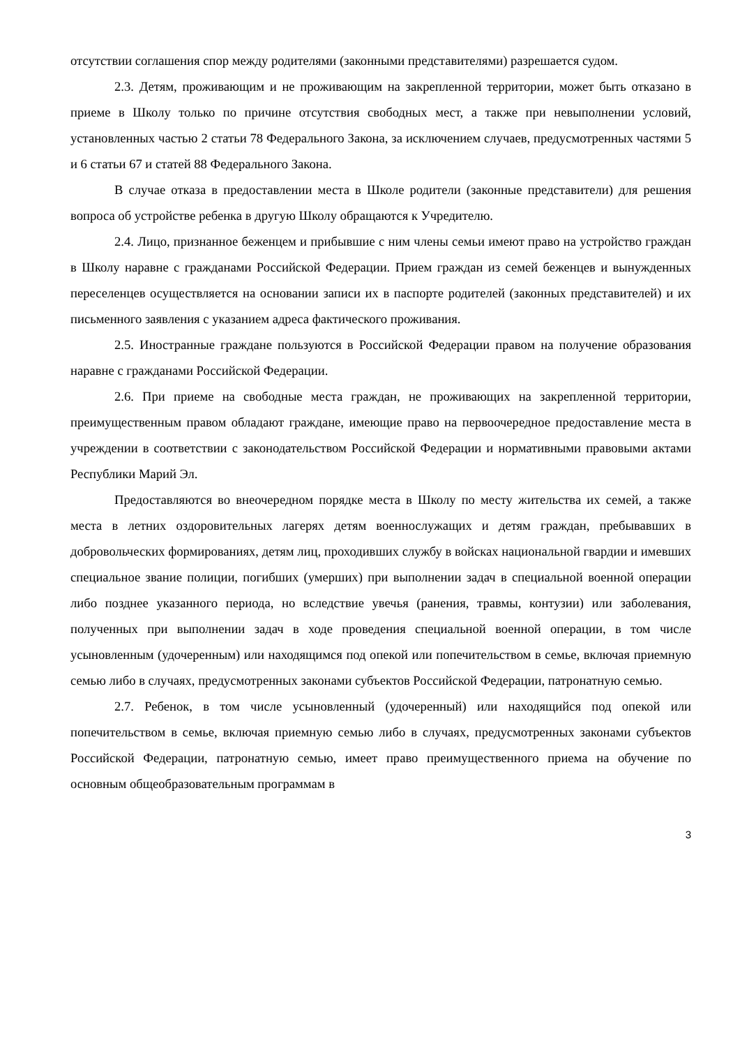отсутствии соглашения спор между родителями (законными представителями) разрешается судом.
2.3. Детям, проживающим и не проживающим на закрепленной территории, может быть отказано в приеме в Школу только по причине отсутствия свободных мест, а также при невыполнении условий, установленных частью 2 статьи 78 Федерального Закона, за исключением случаев, предусмотренных частями 5 и 6 статьи 67 и статей 88 Федерального Закона.
В случае отказа в предоставлении места в Школе родители (законные представители) для решения вопроса об устройстве ребенка в другую Школу обращаются к Учредителю.
2.4. Лицо, признанное беженцем и прибывшие с ним члены семьи имеют право на устройство граждан в Школу наравне с гражданами Российской Федерации. Прием граждан из семей беженцев и вынужденных переселенцев осуществляется на основании записи их в паспорте родителей (законных представителей) и их письменного заявления с указанием адреса фактического проживания.
2.5. Иностранные граждане пользуются в Российской Федерации правом на получение образования наравне с гражданами Российской Федерации.
2.6. При приеме на свободные места граждан, не проживающих на закрепленной территории, преимущественным правом обладают граждане, имеющие право на первоочередное предоставление места в учреждении в соответствии с законодательством Российской Федерации и нормативными правовыми актами Республики Марий Эл.
Предоставляются во внеочередном порядке места в Школу по месту жительства их семей, а также места в летних оздоровительных лагерях детям военнослужащих и детям граждан, пребывавших в добровольческих формированиях, детям лиц, проходивших службу в войсках национальной гвардии и имевших специальное звание полиции, погибших (умерших) при выполнении задач в специальной военной операции либо позднее указанного периода, но вследствие увечья (ранения, травмы, контузии) или заболевания, полученных при выполнении задач в ходе проведения специальной военной операции, в том числе усыновленным (удочеренным) или находящимся под опекой или попечительством в семье, включая приемную семью либо в случаях, предусмотренных законами субъектов Российской Федерации, патронатную семью.
2.7. Ребенок, в том числе усыновленный (удочеренный) или находящийся под опекой или попечительством в семье, включая приемную семью либо в случаях, предусмотренных законами субъектов Российской Федерации, патронатную семью, имеет право преимущественного приема на обучение по основным общеобразовательным программам в
3